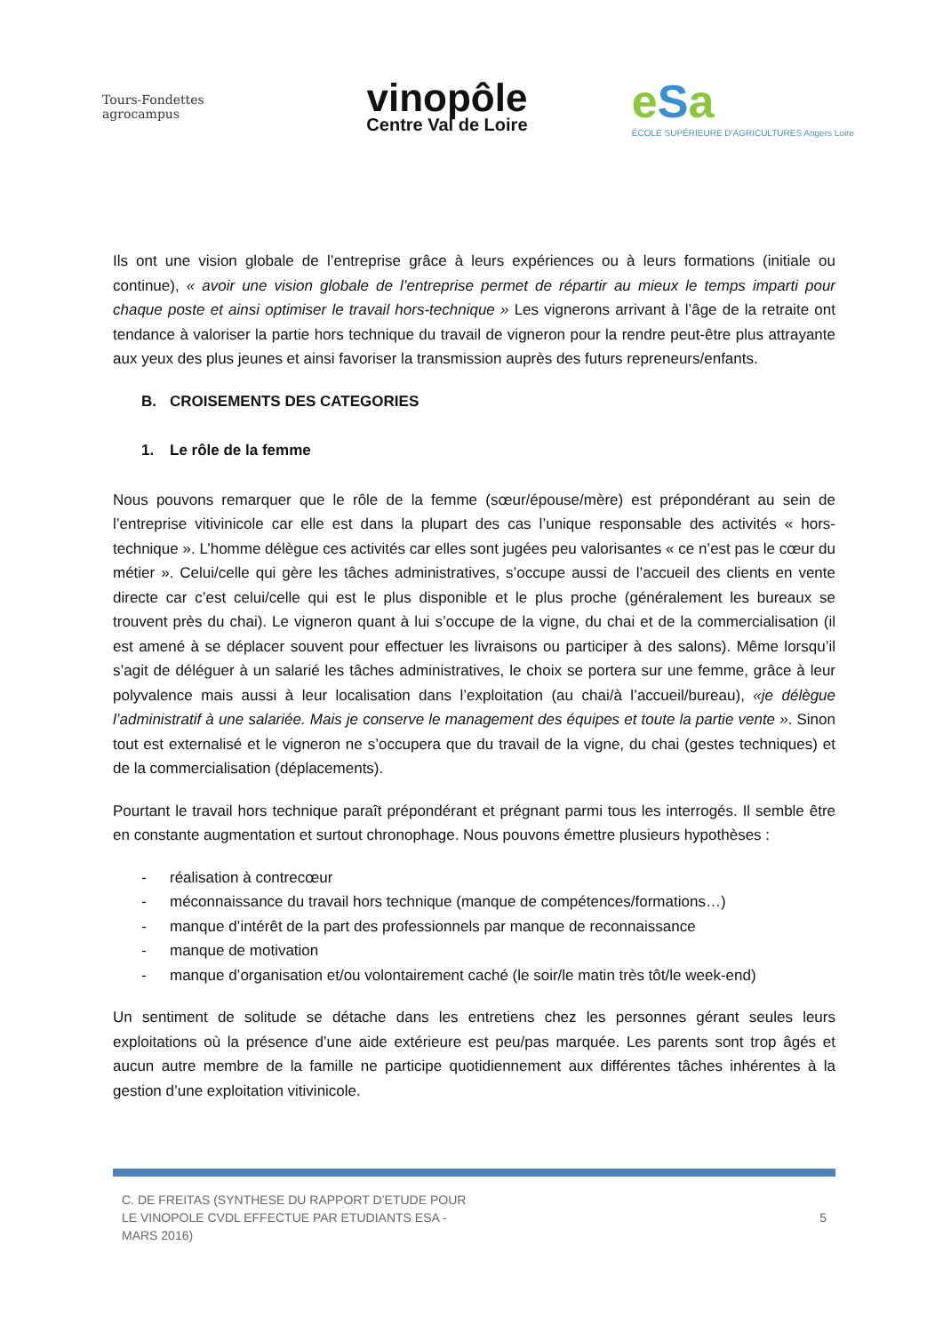Tours-Fondettes agrocampus
vinopôle
Centre Val de Loire
eSa
ÉCOLE SUPÉRIEURE D'AGRICULTURES Angers Loire
Ils ont une vision globale de l’entreprise grâce à leurs expériences ou à leurs formations (initiale ou continue), « avoir une vision globale de l’entreprise permet de répartir au mieux le temps imparti pour chaque poste et ainsi optimiser le travail hors-technique » Les vignerons arrivant à l’âge de la retraite ont tendance à valoriser la partie hors technique du travail de vigneron pour la rendre peut-être plus attrayante aux yeux des plus jeunes et ainsi favoriser la transmission auprès des futurs repreneurs/enfants.
B. CROISEMENTS DES CATEGORIES
1. Le rôle de la femme
Nous pouvons remarquer que le rôle de la femme (sœur/épouse/mère) est prépondérant au sein de l’entreprise vitivinicole car elle est dans la plupart des cas l’unique responsable des activités « hors-technique ». L’homme délègue ces activités car elles sont jugées peu valorisantes « ce n’est pas le cœur du métier ». Celui/celle qui gère les tâches administratives, s’occupe aussi de l’accueil des clients en vente directe car c’est celui/celle qui est le plus disponible et le plus proche (généralement les bureaux se trouvent près du chai). Le vigneron quant à lui s’occupe de la vigne, du chai et de la commercialisation (il est amené à se déplacer souvent pour effectuer les livraisons ou participer à des salons). Même lorsqu’il s’agit de déléguer à un salarié les tâches administratives, le choix se portera sur une femme, grâce à leur polyvalence mais aussi à leur localisation dans l’exploitation (au chai/à l’accueil/bureau), «je délègue l’administratif à une salariée. Mais je conserve le management des équipes et toute la partie vente ». Sinon tout est externalisé et le vigneron ne s’occupera que du travail de la vigne, du chai (gestes techniques) et de la commercialisation (déplacements).
Pourtant le travail hors technique paraît prépondérant et prégnant parmi tous les interrogés. Il semble être en constante augmentation et surtout chronophage. Nous pouvons émettre plusieurs hypothèses :
- réalisation à contrecœur
- méconnaissance du travail hors technique (manque de compétences/formations…)
- manque d’intérêt de la part des professionnels par manque de reconnaissance
- manque de motivation
- manque d’organisation et/ou volontairement caché (le soir/le matin très tôt/le week-end)
Un sentiment de solitude se détache dans les entretiens chez les personnes gérant seules leurs exploitations où la présence d’une aide extérieure est peu/pas marquée. Les parents sont trop âgés et aucun autre membre de la famille ne participe quotidiennement aux différentes tâches inhérentes à la gestion d’une exploitation vitivinicole.
C. DE FREITAS (SYNTHESE DU RAPPORT D’ETUDE POUR LE VINOPOLE CVDL EFFECTUE PAR ETUDIANTS ESA - MARS 2016)
5